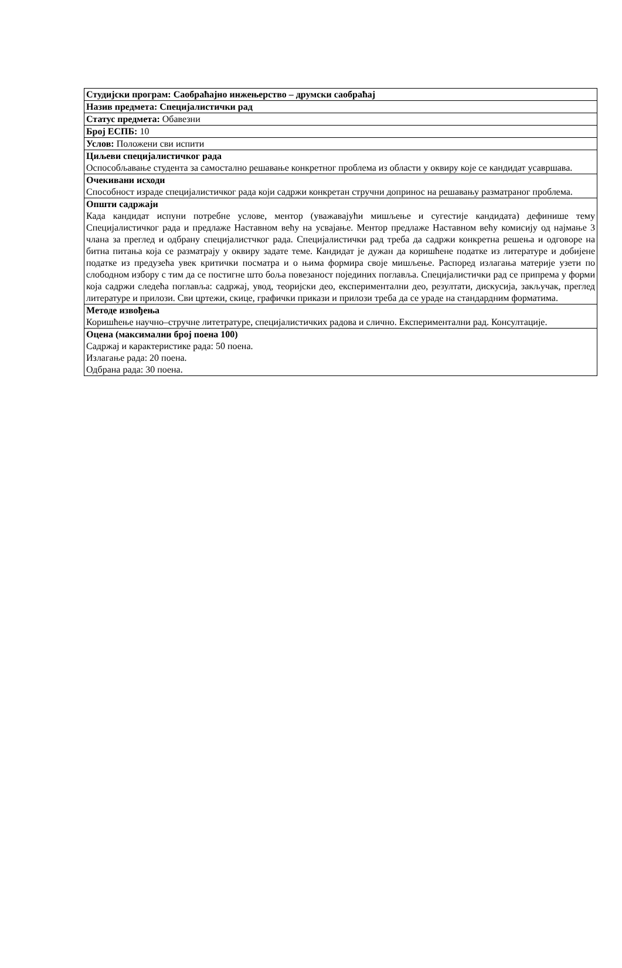| Студијски програм: Саобраћајно инжењерство – друмски саобраћај |
| Назив предмета: Специјалистички рад |
| Статус предмета: Обавезни |
| Број ЕСПБ: 10 |
| Услов: Положени сви испити |
| Циљеви специјалистичког рада Оспособљавање студента за самостално решавање конкретног проблема из области у оквиру које се кандидат усавршава. |
| Очекивани исходи Способност израде специјалистичког рада који садржи конкретан стручни допринос на решавању разматраног проблема. |
| Општи садржаји Када кандидат испуни потребне услове, ментор (уважавајући мишљење и сугестије кандидата) дефинише тему Специјалистичког рада и предлаже Наставном већу на усвајање. Ментор предлаже Наставном већу комисију од најмање 3 члана за преглед и одбрану специјалистчког рада. Специјалистички рад треба да садржи конкретна решења и одговоре на битна питања која се разматрају у оквиру задате теме. Кандидат је дужан да коришћене податке из литературе и добијене податке из предузећа увек критички посматра и о њима формира своје мишљење. Распоред излагања материје узети по слободном избору с тим да се постигне што боља повезаност појединих поглавља. Специјалистички рад се припрема у форми која садржи следећа поглавља: садржај, увод, теоријски део, експериментални део, резултати, дискусија, закључак, преглед литературе и прилози. Сви цртежи, скице, графички прикази и прилози треба да се ураде на стандардним форматима. |
| Методе извођења Коришћење научно–стручне литетратуре, специјалистичких радова и слично. Експериментални рад. Консултације. |
| Оцена (максимални број поена 100) Садржај и карактеристике рада: 50 поена. Излагање рада: 20 поена. Одбрана рада: 30 поена. |